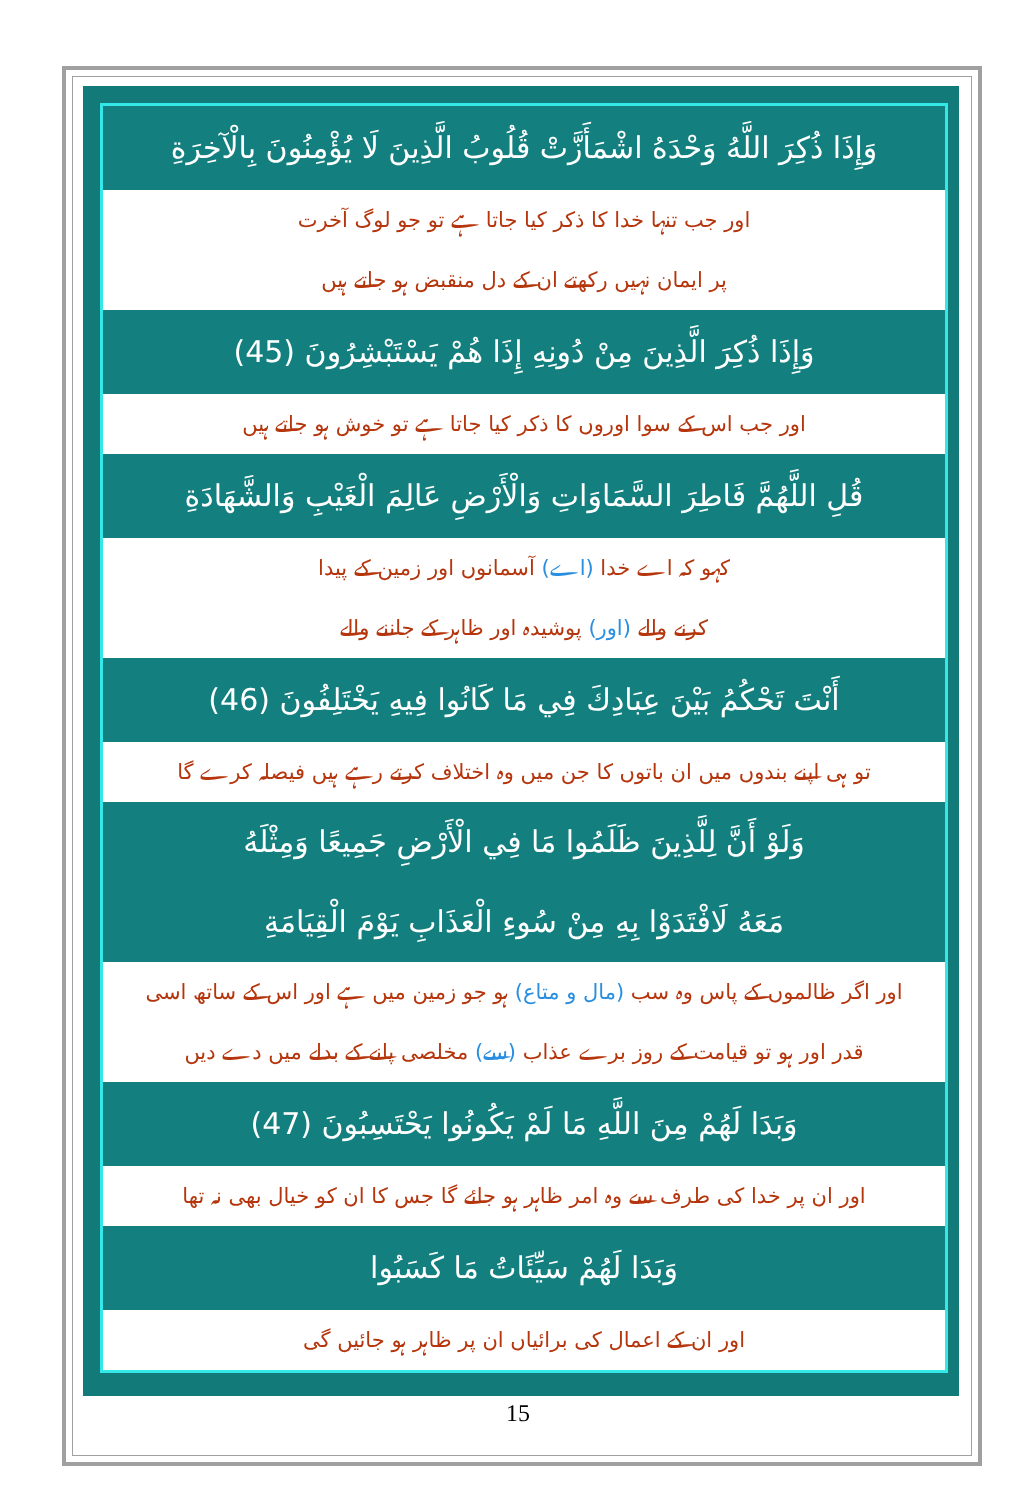وَإِذَا ذُكِرَ اللَّهُ وَحْدَهُ اشْمَأَزَّتْ قُلُوبُ الَّذِينَ لَا يُؤْمِنُونَ بِالْآخِرَةِ
اور جب تنہا خدا کا ذکر کیا جاتا ہے تو جو لوگ آخرت
پر ایمان نہیں رکھتے ان کے دل منقبض ہو جاتے ہیں
وَإِذَا ذُكِرَ الَّذِينَ مِنْ دُونِهِ إِذَا هُمْ يَسْتَبْشِرُونَ (45)
اور جب اس کے سوا اوروں کا ذکر کیا جاتا ہے تو خوش ہو جاتے ہیں
قُلِ اللَّهُمَّ فَاطِرَ السَّمَاوَاتِ وَالْأَرْضِ عَالِمَ الْغَيْبِ وَالشَّهَادَةِ
کہو کہ اے خدا (اے) آسمانوں اور زمین کے پیدا
کرنے والے (اور) پوشیدہ اور ظاہر کے جاننے والے
أَنْتَ تَحْكُمُ بَيْنَ عِبَادِكَ فِي مَا كَانُوا فِيهِ يَخْتَلِفُونَ (46)
تو ہی اپنے بندوں میں ان باتوں کا جن میں وہ اختلاف کرتے رہے ہیں فیصلہ کرے گا
وَلَوْ أَنَّ لِلَّذِينَ ظَلَمُوا مَا فِي الْأَرْضِ جَمِيعًا وَمِثْلَهُ
مَعَهُ لَافْتَدَوْا بِهِ مِنْ سُوءِ الْعَذَابِ يَوْمَ الْقِيَامَةِ
اور اگر ظالموں کے پاس وہ سب (مال و متاع) ہو جو زمین میں ہے اور اس کے ساتھ اسی
قدر اور ہو تو قیامت کے روز برے عذاب (سے) مخلصی پانے کے بدلے میں دے دیں
وَبَدَا لَهُمْ مِنَ اللَّهِ مَا لَمْ يَكُونُوا يَحْتَسِبُونَ (47)
اور ان پر خدا کی طرف سے وہ امر ظاہر ہو جائے گا جس کا ان کو خیال بھی نہ تھا
وَبَدَا لَهُمْ سَيِّئَاتُ مَا كَسَبُوا
اور ان کے اعمال کی برائیاں ان پر ظاہر ہو جائیں گی
15